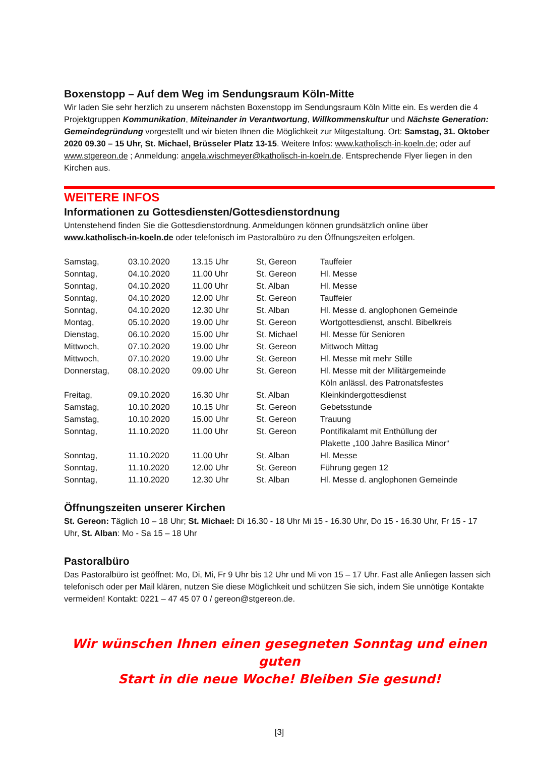Boxenstopp – Auf dem Weg im Sendungsraum Köln-Mitte
Wir laden Sie sehr herzlich zu unserem nächsten Boxenstopp im Sendungsraum Köln Mitte ein. Es werden die 4 Projektgruppen Kommunikation, Miteinander in Verantwortung, Willkommenskultur und Nächste Generation: Gemeindegründung vorgestellt und wir bieten Ihnen die Möglichkeit zur Mitgestaltung. Ort: Samstag, 31. Oktober 2020 09.30 – 15 Uhr, St. Michael, Brüsseler Platz 13-15. Weitere Infos: www.katholisch-in-koeln.de; oder auf www.stgereon.de ; Anmeldung: angela.wischmeyer@katholisch-in-koeln.de. Entsprechende Flyer liegen in den Kirchen aus.
WEITERE INFOS
Informationen zu Gottesdiensten/Gottesdienstordnung
Untenstehend finden Sie die Gottesdienstordnung. Anmeldungen können grundsätzlich online über www.katholisch-in-koeln.de oder telefonisch im Pastoralbüro zu den Öffnungszeiten erfolgen.
| Samstag, | 03.10.2020 | 13.15 Uhr | St, Gereon | Tauffeier |
| Sonntag, | 04.10.2020 | 11.00 Uhr | St. Gereon | Hl. Messe |
| Sonntag, | 04.10.2020 | 11.00 Uhr | St. Alban | Hl. Messe |
| Sonntag, | 04.10.2020 | 12.00 Uhr | St. Gereon | Tauffeier |
| Sonntag, | 04.10.2020 | 12.30 Uhr | St. Alban | Hl. Messe d. anglophonen Gemeinde |
| Montag, | 05.10.2020 | 19.00 Uhr | St. Gereon | Wortgottesdienst, anschl. Bibelkreis |
| Dienstag, | 06.10.2020 | 15.00 Uhr | St. Michael | Hl. Messe für Senioren |
| Mittwoch, | 07.10.2020 | 19.00 Uhr | St. Gereon | Mittwoch Mittag |
| Mittwoch, | 07.10.2020 | 19.00 Uhr | St. Gereon | Hl. Messe mit mehr Stille |
| Donnerstag, | 08.10.2020 | 09.00 Uhr | St. Gereon | Hl. Messe mit der Militärgemeinde Köln anlässl. des Patronatsfestes |
| Freitag, | 09.10.2020 | 16.30 Uhr | St. Alban | Kleinkindergottesdienst |
| Samstag, | 10.10.2020 | 10.15 Uhr | St. Gereon | Gebetsstunde |
| Samstag, | 10.10.2020 | 15.00 Uhr | St. Gereon | Trauung |
| Sonntag, | 11.10.2020 | 11.00 Uhr | St. Gereon | Pontifikalamt mit Enthüllung der Plakette „100 Jahre Basilica Minor“ |
| Sonntag, | 11.10.2020 | 11.00 Uhr | St. Alban | Hl. Messe |
| Sonntag, | 11.10.2020 | 12.00 Uhr | St. Gereon | Führung gegen 12 |
| Sonntag, | 11.10.2020 | 12.30 Uhr | St. Alban | Hl. Messe d. anglophonen Gemeinde |
Öffnungszeiten unserer Kirchen
St. Gereon: Täglich 10 – 18 Uhr; St. Michael: Di 16.30 - 18 Uhr Mi 15 - 16.30 Uhr, Do 15 - 16.30 Uhr, Fr 15 - 17 Uhr, St. Alban: Mo - Sa 15 – 18 Uhr
Pastoralbüro
Das Pastoralbüro ist geöffnet: Mo, Di, Mi, Fr 9 Uhr bis 12 Uhr und Mi von 15 – 17 Uhr. Fast alle Anliegen lassen sich telefonisch oder per Mail klären, nutzen Sie diese Möglichkeit und schützen Sie sich, indem Sie unnötige Kontakte vermeiden! Kontakt: 0221 – 47 45 07 0 / gereon@stgereon.de.
Wir wünschen Ihnen einen gesegneten Sonntag und einen guten
Start in die neue Woche! Bleiben Sie gesund!
[3]